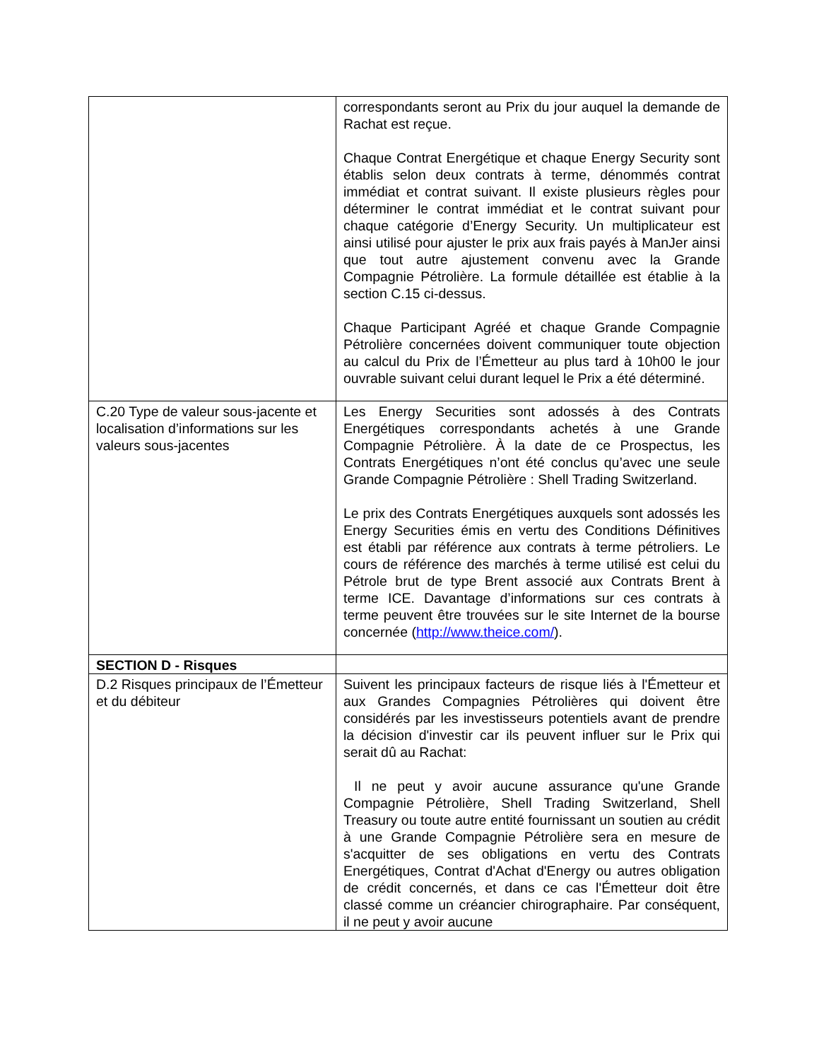| | correspondants seront au Prix du jour auquel la demande de Rachat est reçue. Chaque Contrat Energétique et chaque Energy Security sont établis selon deux contrats à terme, dénommés contrat immédiat et contrat suivant. Il existe plusieurs règles pour déterminer le contrat immédiat et le contrat suivant pour chaque catégorie d’Energy Security. Un multiplicateur est ainsi utilisé pour ajuster le prix aux frais payés à ManJer ainsi que tout autre ajustement convenu avec la Grande Compagnie Pétrolière. La formule détaillée est établie à la section C.15 ci-dessus. Chaque Participant Agréé et chaque Grande Compagnie Pétrolière concernées doivent communiquer toute objection au calcul du Prix de l’Émetteur au plus tard à 10h00 le jour ouvrable suivant celui durant lequel le Prix a été déterminé. |
| C.20 Type de valeur sous-jacente et localisation d’informations sur les valeurs sous-jacentes | Les Energy Securities sont adossés à des Contrats Energétiques correspondants achetés à une Grande Compagnie Pétrolière. À la date de ce Prospectus, les Contrats Energétiques n’ont été conclus qu’avec une seule Grande Compagnie Pétrolière : Shell Trading Switzerland. Le prix des Contrats Energétiques auxquels sont adossés les Energy Securities émis en vertu des Conditions Définitives est établi par référence aux contrats à terme pétroliers. Le cours de référence des marchés à terme utilisé est celui du Pétrole brut de type Brent associé aux Contrats Brent à terme ICE. Davantage d’informations sur ces contrats à terme peuvent être trouvées sur le site Internet de la bourse concernée ( http://www.theice.com/ ). |
| SECTION D - Risques | |
| D.2 Risques principaux de l’Émetteur et du débiteur | Suivent les principaux facteurs de risque liés à l'Émetteur et aux Grandes Compagnies Pétrolières qui doivent être considérés par les investisseurs potentiels avant de prendre la décision d'investir car ils peuvent influer sur le Prix qui serait dû au Rachat: Il ne peut y avoir aucune assurance qu'une Grande Compagnie Pétrolière, Shell Trading Switzerland, Shell Treasury ou toute autre entité fournissant un soutien au crédit à une Grande Compagnie Pétrolière sera en mesure de s'acquitter de ses obligations en vertu des Contrats Energétiques, Contrat d'Achat d'Energy ou autres obligation de crédit concernés, et dans ce cas l'Émetteur doit être classé comme un créancier chirographaire. Par conséquent, il ne peut y avoir aucune |